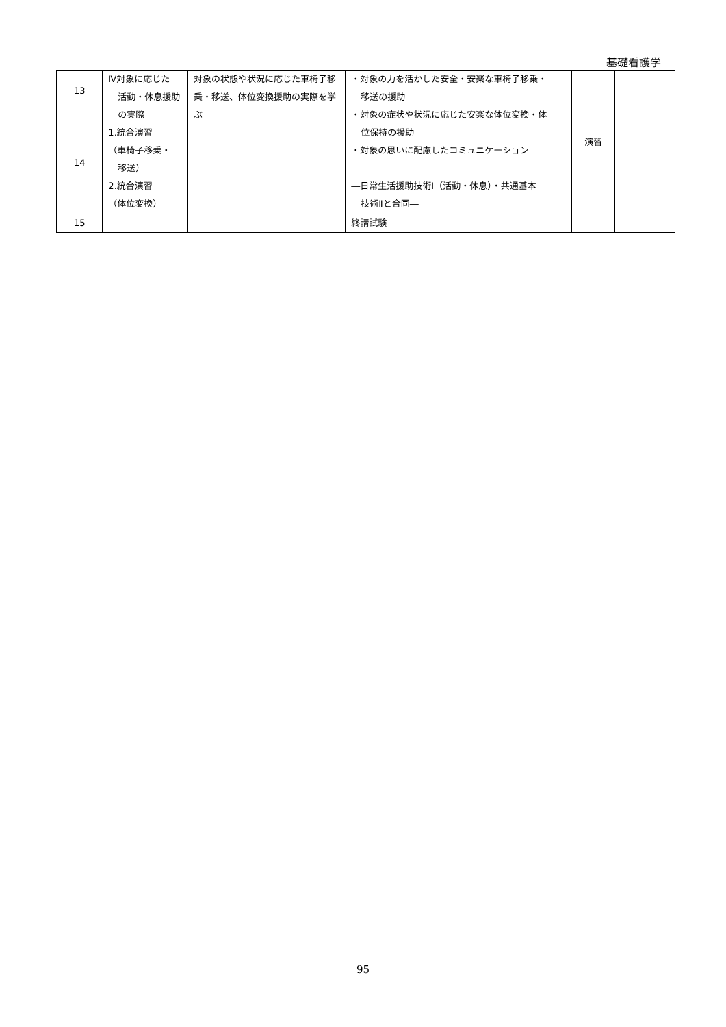基礎看護学
| 13 | Ⅳ対象に応じた 活動・休息援助の実際 1.統合演習 （車椅子移乗・ 移送） 2.統合演習 （体位変換） | 対象の状態や状況に応じた車椅子移乗・移送、体位変換援助の実際を学ぶ | ・対象の力を活かした安全・安楽な車椅子移乗・ 移送の援助 ・対象の症状や状況に応じた安楽な体位変換・体 位保持の援助 ・対象の思いに配慮したコミュニケーション ―日常生活援助技術Ⅰ（活動・休息）・共通基本 技術Ⅱと合同― | 演習 | |
| 14 | | | | | |
| 15 | | | 終講試験 | | |
95